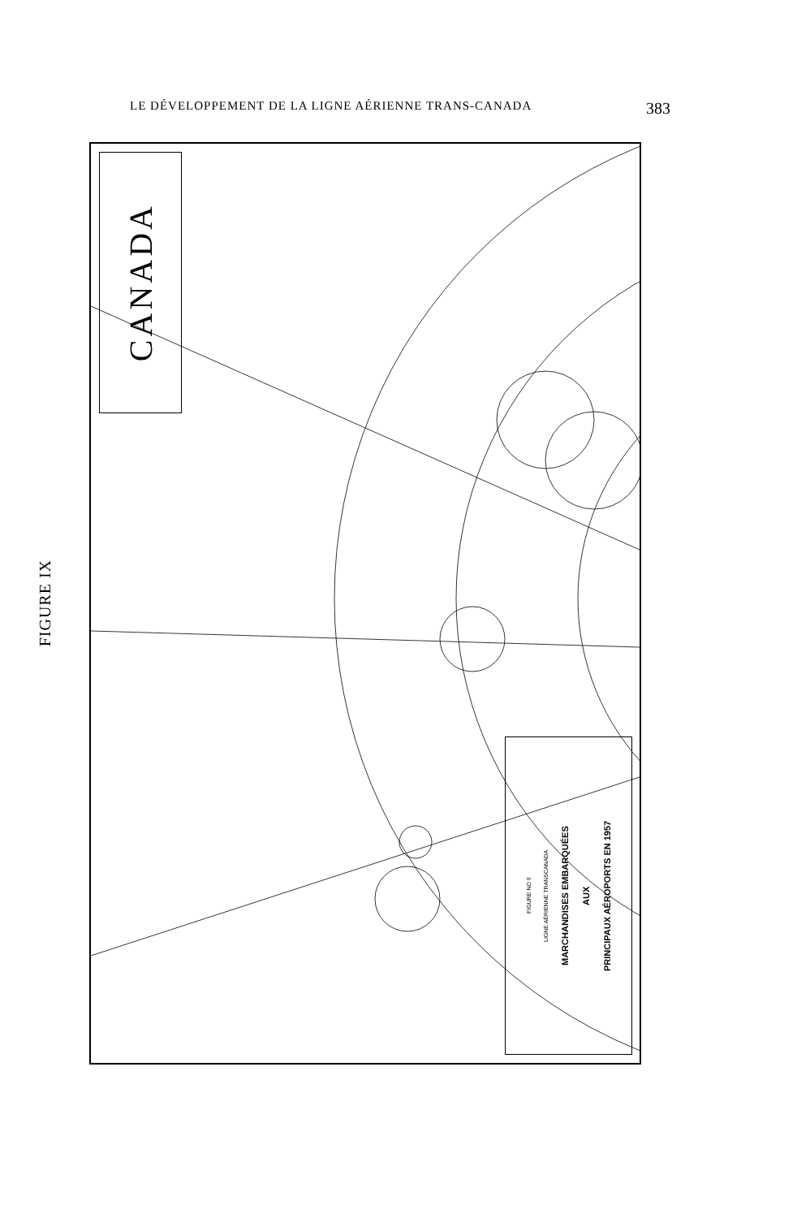LE DÉVELOPPEMENT DE LA LIGNE AÉRIENNE TRANS-CANADA 383
FIGURE IX
CANADA
FIGURE NO 9
LIGNE AÉRIENNE TRANSCANADA
MARCHANDISES EMBARQUÉES
AUX
PRINCIPAUX AÉROPORTS EN 1957